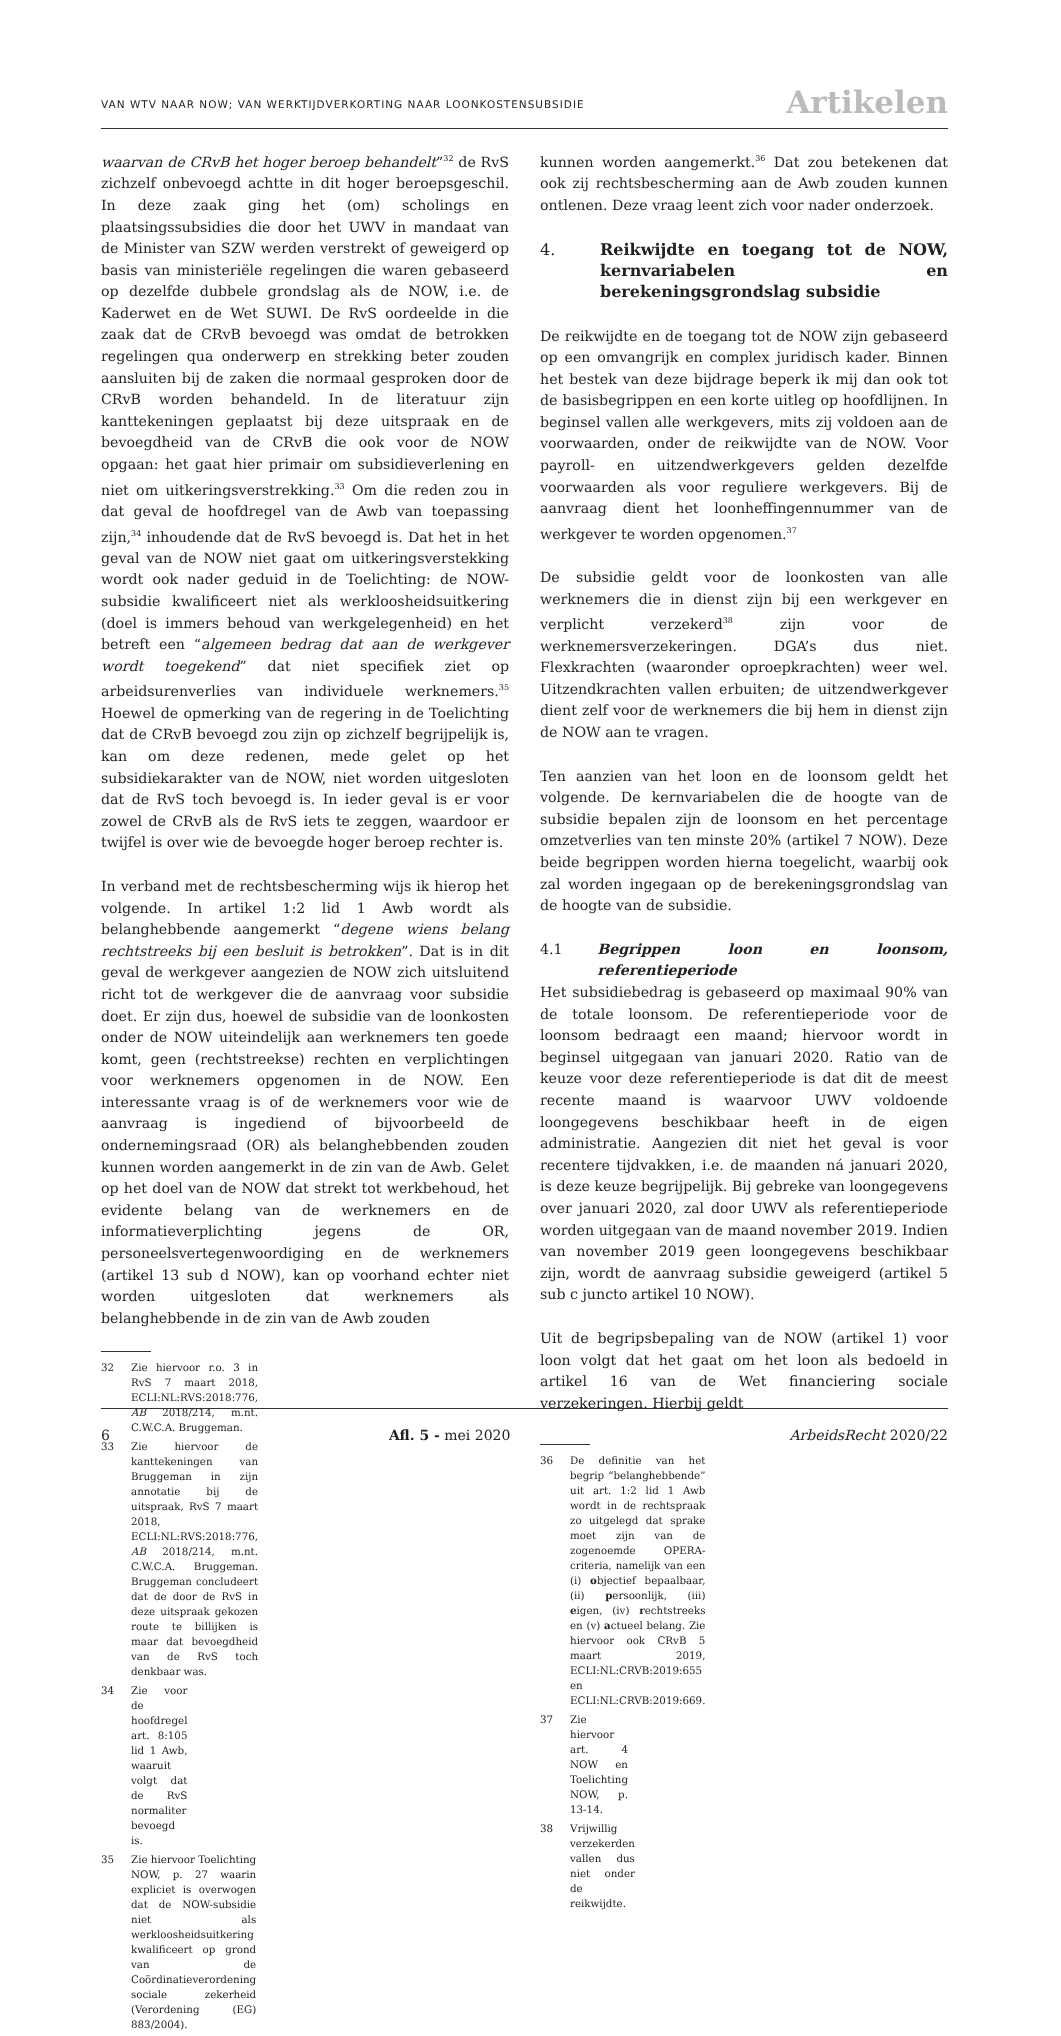VAN WTV NAAR NOW; VAN WERKTIJDVERKORTING NAAR LOONKOSTENSUBSIDIE
Artikelen
waarvan de CRvB het hoger beroep behandelt”<sup>32</sup> de RvS zichzelf onbevoegd achtte in dit hoger beroepsgeschil. In deze zaak ging het (om) scholings en plaatsingssubsidies die door het UWV in mandaat van de Minister van SZW werden verstrekt of geweigerd op basis van ministeriële regelingen die waren gebaseerd op dezelfde dubbele grondslag als de NOW, i.e. de Kaderwet en de Wet SUWI. De RvS oordeelde in die zaak dat de CRvB bevoegd was omdat de betrokken regelingen qua onderwerp en strekking beter zouden aansluiten bij de zaken die normaal gesproken door de CRvB worden behandeld. In de literatuur zijn kanttekeningen geplaatst bij deze uitspraak en de bevoegdheid van de CRvB die ook voor de NOW opgaan: het gaat hier primair om subsidieverlening en niet om uitkeringsverstrekking.<sup>33</sup> Om die reden zou in dat geval de hoofdregel van de Awb van toepassing zijn,<sup>34</sup> inhoudende dat de RvS bevoegd is. Dat het in het geval van de NOW niet gaat om uitkeringsverstekking wordt ook nader geduid in de Toelichting: de NOW-subsidie kwalificeert niet als werkloosheidsuitkering (doel is immers behoud van werkgelegenheid) en het betreft een “algemeen bedrag dat aan de werkgever wordt toegekend” dat niet specifiek ziet op arbeidsurenverlies van individuele werknemers.<sup>35</sup> Hoewel de opmerking van de regering in de Toelichting dat de CRvB bevoegd zou zijn op zichzelf begrijpelijk is, kan om deze redenen, mede gelet op het subsidiekarakter van de NOW, niet worden uitgesloten dat de RvS toch bevoegd is. In ieder geval is er voor zowel de CRvB als de RvS iets te zeggen, waardoor er twijfel is over wie de bevoegde hoger beroep rechter is.
In verband met de rechtsbescherming wijs ik hierop het volgende. In artikel 1:2 lid 1 Awb wordt als belanghebbende aangemerkt “degene wiens belang rechtstreeks bij een besluit is betrokken”. Dat is in dit geval de werkgever aangezien de NOW zich uitsluitend richt tot de werkgever die de aanvraag voor subsidie doet. Er zijn dus, hoewel de subsidie van de loonkosten onder de NOW uiteindelijk aan werknemers ten goede komt, geen (rechtstreekse) rechten en verplichtingen voor werknemers opgenomen in de NOW. Een interessante vraag is of de werknemers voor wie de aanvraag is ingediend of bijvoorbeeld de ondernemingsraad (OR) als belanghebbenden zouden kunnen worden aangemerkt in de zin van de Awb. Gelet op het doel van de NOW dat strekt tot werkbehoud, het evidente belang van de werknemers en de informatieverplichting jegens de OR, personeelsvertegenwoordiging en de werknemers (artikel 13 sub d NOW), kan op voorhand echter niet worden uitgesloten dat werknemers als belanghebbende in de zin van de Awb zouden
32 Zie hiervoor r.o. 3 in RvS 7 maart 2018, ECLI:NL:RVS:2018:776, AB 2018/214, m.nt. C.W.C.A. Bruggeman.
33 Zie hiervoor de kanttekeningen van Bruggeman in zijn annotatie bij de uitspraak, RvS 7 maart 2018, ECLI:NL:RVS:2018:776, AB 2018/214, m.nt. C.W.C.A. Bruggeman. Bruggeman concludeert dat de door de RvS in deze uitspraak gekozen route te billijken is maar dat bevoegdheid van de RvS toch denkbaar was.
34 Zie voor de hoofdregel art. 8:105 lid 1 Awb, waaruit volgt dat de RvS normaliter bevoegd is.
35 Zie hiervoor Toelichting NOW, p. 27 waarin expliciet is overwogen dat de NOW-subsidie niet als werkloosheidsuitkering kwalificeert op grond van de Coördinatieverordening sociale zekerheid (Verordening (EG) 883/2004).
kunnen worden aangemerkt.<sup>36</sup> Dat zou betekenen dat ook zij rechtsbescherming aan de Awb zouden kunnen ontlenen. Deze vraag leent zich voor nader onderzoek.
4. Reikwijdte en toegang tot de NOW, kernvariabelen en berekeningsgrondslag subsidie
De reikwijdte en de toegang tot de NOW zijn gebaseerd op een omvangrijk en complex juridisch kader. Binnen het bestek van deze bijdrage beperk ik mij dan ook tot de basisbegrippen en een korte uitleg op hoofdlijnen. In beginsel vallen alle werkgevers, mits zij voldoen aan de voorwaarden, onder de reikwijdte van de NOW. Voor payroll- en uitzendwerkgevers gelden dezelfde voorwaarden als voor reguliere werkgevers. Bij de aanvraag dient het loonheffingennummer van de werkgever te worden opgenomen.<sup>37</sup>
De subsidie geldt voor de loonkosten van alle werknemers die in dienst zijn bij een werkgever en verplicht verzekerd<sup>38</sup> zijn voor de werknemersverzekeringen. DGA’s dus niet. Flexkrachten (waaronder oproepkrachten) weer wel. Uitzendkrachten vallen erbuiten; de uitzendwerkgever dient zelf voor de werknemers die bij hem in dienst zijn de NOW aan te vragen.
Ten aanzien van het loon en de loonsom geldt het volgende. De kernvariabelen die de hoogte van de subsidie bepalen zijn de loonsom en het percentage omzetverlies van ten minste 20% (artikel 7 NOW). Deze beide begrippen worden hierna toegelicht, waarbij ook zal worden ingegaan op de berekeningsgrondslag van de hoogte van de subsidie.
4.1 Begrippen loon en loonsom, referentieperiode
Het subsidiebedrag is gebaseerd op maximaal 90% van de totale loonsom. De referentieperiode voor de loonsom bedraagt een maand; hiervoor wordt in beginsel uitgegaan van januari 2020. Ratio van de keuze voor deze referentieperiode is dat dit de meest recente maand is waarvoor UWV voldoende loongegevens beschikbaar heeft in de eigen administratie. Aangezien dit niet het geval is voor recentere tijdvakken, i.e. de maanden ná januari 2020, is deze keuze begrijpelijk. Bij gebreke van loongegevens over januari 2020, zal door UWV als referentieperiode worden uitgegaan van de maand november 2019. Indien van november 2019 geen loongegevens beschikbaar zijn, wordt de aanvraag subsidie geweigerd (artikel 5 sub c juncto artikel 10 NOW).
Uit de begripsbepaling van de NOW (artikel 1) voor loon volgt dat het gaat om het loon als bedoeld in artikel 16 van de Wet financiering sociale verzekeringen. Hierbij geldt
36 De definitie van het begrip “belanghebbende” uit art. 1:2 lid 1 Awb wordt in de rechtspraak zo uitgelegd dat sprake moet zijn van de zogenoemde OPERA-criteria, namelijk van een (i) objectief bepaalbaar, (ii) persoonlijk, (iii) eigen, (iv) rechtstreeks en (v) actueel belang. Zie hiervoor ook CRvB 5 maart 2019, ECLI:NL:CRVB:2019:655 en ECLI:NL:CRVB:2019:669.
37 Zie hiervoor art. 4 NOW en Toelichting NOW, p. 13-14.
38 Vrijwillig verzekerden vallen dus niet onder de reikwijdte.
6 Afl. 5 - mei 2020 ArbeidsRecht 2020/22